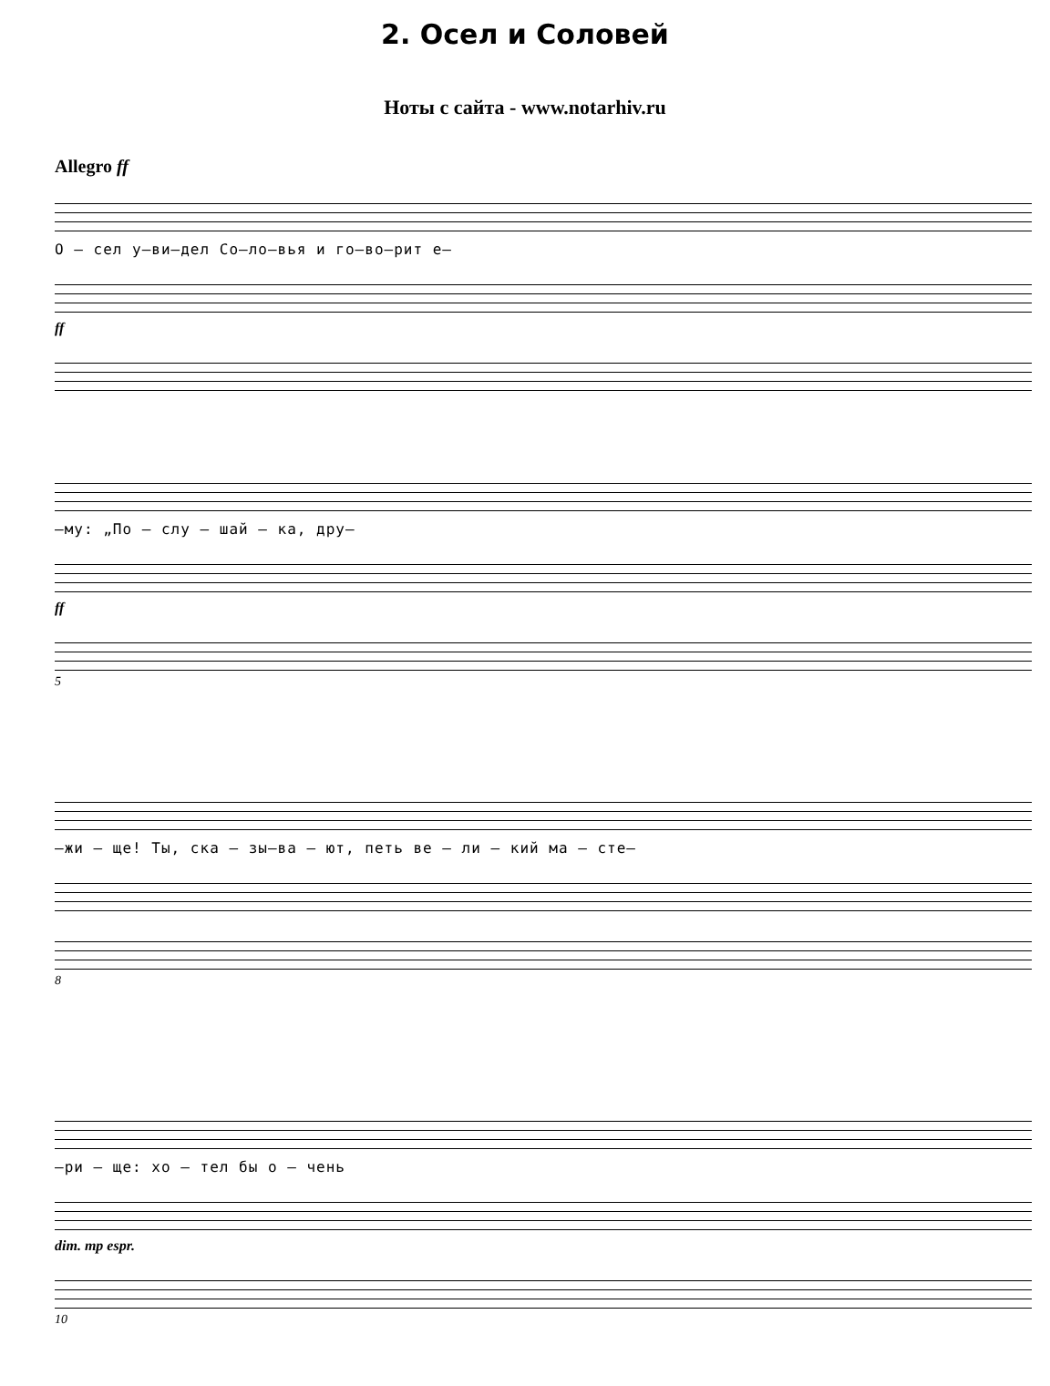2. Осел и Соловей
Ноты с сайта - www.notarhiv.ru
Allegro ff
О – сел у–ви–дел Со–ло–вья и го–во–рит е–
ff
–му: „По – слу – шай – ка, дру–
ff
5
–жи – ще! Ты, ска – зы–ва – ют, петь ве – ли – кий ма – сте–
8
–ри – ще: хо – тел бы о – чень
dim. mp espr.
10